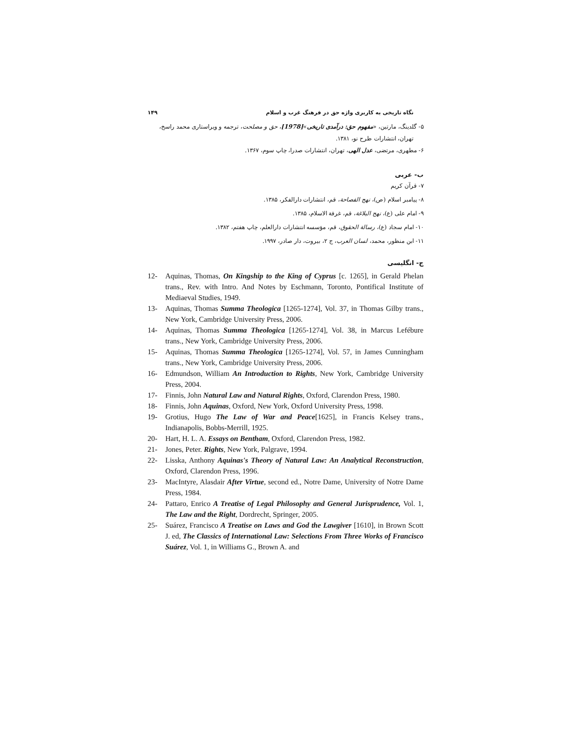نگاه تاریخی به کاربری واژه حق در فرهنگ غرب و اسلام ۱۴۹
۵- گلدینگ، مارتین، «مفهوم حق: درآمدی تاریخی»[1978]، حق و مصلحت، ترجمه و ویراستاری محمد راسخ،
تهران، انتشارات طرح نو، ۱۳۸۱.
۶- مطهری، مرتضی، عدل الهی، تهران، انتشارات صدرا، چاپ سوم، ۱۳۶۷.
ب- عربی
۷- قرآن کریم
۸- پیامبر اسلام (ص)، نهج الفصاحة، قم، انتشارات دارالفکر، ۱۳۸۵.
۹- امام علی (ع)، نهج البلاغة، قم، غرفة الاسلام، ۱۳۸۵.
۱۰- امام سجاد (ع)، رسالة الحقوق، قم، مؤسسه انتشارات دارالعلم، چاپ هفتم، ۱۳۸۲.
۱۱- ابن منظور، محمد، لسان العرب، ج ۲، بیروت، دار صادر، ۱۹۹۷.
ج- انگلیسی
12- Aquinas, Thomas, On Kingship to the King of Cyprus [c. 1265], in Gerald Phelan trans., Rev. with Intro. And Notes by Eschmann, Toronto, Pontifical Institute of Mediaeval Studies, 1949.
13- Aquinas, Thomas Summa Theologica [1265-1274], Vol. 37, in Thomas Gilby trans., New York, Cambridge University Press, 2006.
14- Aquinas, Thomas Summa Theologica [1265-1274], Vol. 38, in Marcus Lefébure trans., New York, Cambridge University Press, 2006.
15- Aquinas, Thomas Summa Theologica [1265-1274], Vol. 57, in James Cunningham trans., New York, Cambridge University Press, 2006.
16- Edmundson, William An Introduction to Rights, New York, Cambridge University Press, 2004.
17- Finnis, John Natural Law and Natural Rights, Oxford, Clarendon Press, 1980.
18- Finnis, John Aquinas, Oxford, New York, Oxford University Press, 1998.
19- Grotius, Hugo The Law of War and Peace[1625], in Francis Kelsey trans., Indianapolis, Bobbs-Merrill, 1925.
20- Hart, H. L. A. Essays on Bentham, Oxford, Clarendon Press, 1982.
21- Jones, Peter. Rights, New York, Palgrave, 1994.
22- Lisska, Anthony Aquinas's Theory of Natural Law: An Analytical Reconstruction, Oxford, Clarendon Press, 1996.
23- MacIntyre, Alasdair After Virtue, second ed., Notre Dame, University of Notre Dame Press, 1984.
24- Pattaro, Enrico A Treatise of Legal Philosophy and General Jurisprudence, Vol. 1, The Law and the Right, Dordrecht, Springer, 2005.
25- Suárez, Francisco A Treatise on Laws and God the Lawgiver [1610], in Brown Scott J. ed, The Classics of International Law: Selections From Three Works of Francisco Suárez, Vol. 1, in Williams G., Brown A. and